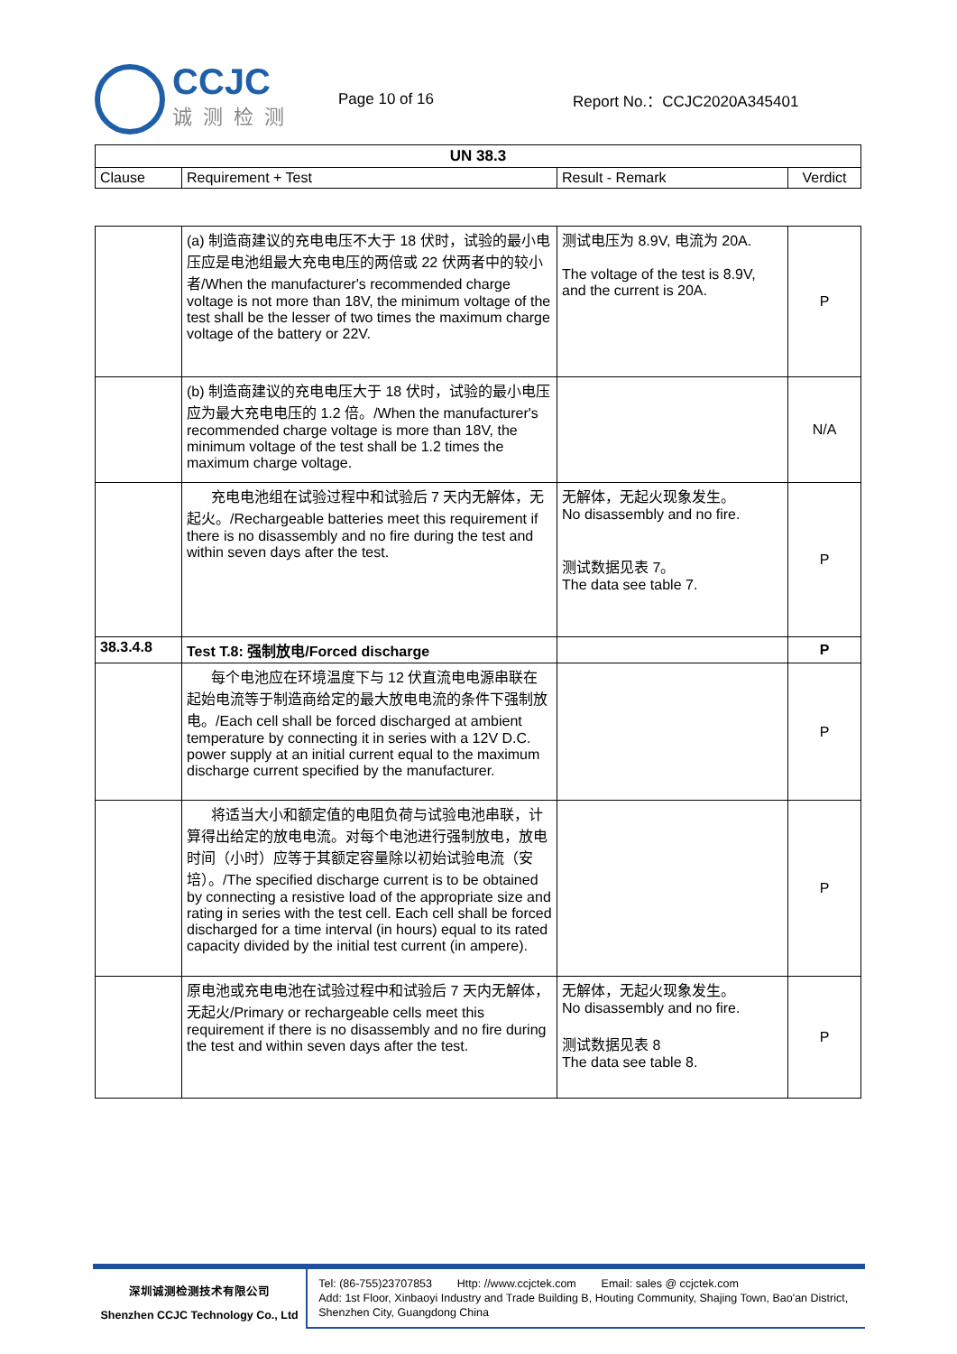CCJC
诚测检测
Page 10 of 16 Report No.：CCJC2020A345401
| UN 38.3 | | | |
| --- | --- | --- | --- |
| Clause | Requirement + Test | Result - Remark | Verdict |
| | (a) 制造商建议的充电电压不大于 18 伏时，试验的最小电压应是电池组最大充电电压的两倍或 22 伏两者中的较小者/When the manufacturer's recommended charge voltage is not more than 18V, the minimum voltage of the test shall be the lesser of two times the maximum charge voltage of the battery or 22V. | 测试电压为 8.9V, 电流为 20A. The voltage of the test is 8.9V, and the current is 20A. | P |
| | (b) 制造商建议的充电电压大于 18 伏时，试验的最小电压应为最大充电电压的 1.2 倍。/When the manufacturer's recommended charge voltage is more than 18V, the minimum voltage of the test shall be 1.2 times the maximum charge voltage. | | N/A |
| | 充电电池组在试验过程中和试验后 7 天内无解体，无起火。/Rechargeable batteries meet this requirement if there is no disassembly and no fire during the test and within seven days after the test. | 无解体，无起火现象发生。 No disassembly and no fire. 测试数据见表 7。 The data see table 7. | P |
| 38.3.4.8 | Test T.8: 强制放电/Forced discharge | | P |
| | 每个电池应在环境温度下与 12 伏直流电电源串联在起始电流等于制造商给定的最大放电电流的条件下强制放电。/Each cell shall be forced discharged at ambient temperature by connecting it in series with a 12V D.C. power supply at an initial current equal to the maximum discharge current specified by the manufacturer. | | P |
| | 将适当大小和额定值的电阻负荷与试验电池串联，计算得出给定的放电电流。对每个电池进行强制放电，放电时间（小时）应等于其额定容量除以初始试验电流（安培）。/The specified discharge current is to be obtained by connecting a resistive load of the appropriate size and rating in series with the test cell. Each cell shall be forced discharged for a time interval (in hours) equal to its rated capacity divided by the initial test current (in ampere). | | P |
| | 原电池或充电电池在试验过程中和试验后 7 天内无解体，无起火/Primary or rechargeable cells meet this requirement if there is no disassembly and no fire during the test and within seven days after the test. | 无解体，无起火现象发生。 No disassembly and no fire. 测试数据见表 8 The data see table 8. | P |
深圳诚测检测技术有限公司
Shenzhen CCJC Technology Co., Ltd
Tel: (86-755)23707853 Http: //www.ccjctek.com Email: sales @ ccjctek.com
Add: 1st Floor, Xinbaoyi Industry and Trade Building B, Houting Community, Shajing Town, Bao'an District, Shenzhen City, Guangdong China